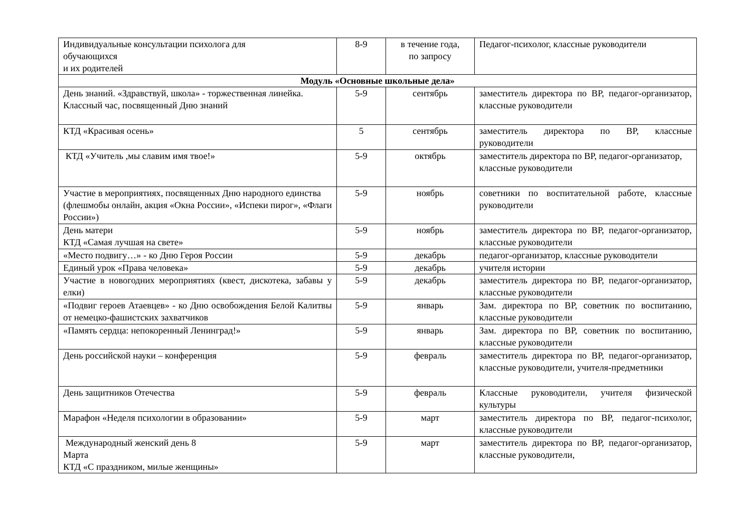| Индивидуальные консультации психолога для обучающихся и их родителей | 8-9 | в течение года, по запросу | Педагог-психолог, классные руководители |
| Модуль «Основные школьные дела» | | | |
| День знаний. «Здравствуй, школа» - торжественная линейка. Классный час, посвященный Дню знаний | 5-9 | сентябрь | заместитель директора по ВР, педагог-организатор, классные руководители |
| КТД «Красивая осень» | 5 | сентябрь | заместитель директора по ВР, классные руководители |
| КТД «Учитель ,мы славим имя твое!» | 5-9 | октябрь | заместитель директора по ВР, педагог-организатор, классные руководители |
| Участие в мероприятиях, посвященных Дню народного единства (флешмобы онлайн, акция «Окна России», «Испеки пирог», «Флаги России») | 5-9 | ноябрь | советники по воспитательной работе, классные руководители |
| День матери КТД «Самая лучшая на свете» | 5-9 | ноябрь | заместитель директора по ВР, педагог-организатор, классные руководители |
| «Место подвигу…» - ко Дню Героя России | 5-9 | декабрь | педагог-организатор, классные руководители |
| Единый урок «Права человека» | 5-9 | декабрь | учителя истории |
| Участие в новогодних мероприятиях (квест, дискотека, забавы у елки) | 5-9 | декабрь | заместитель директора по ВР, педагог-организатор, классные руководители |
| «Подвиг героев Атаевцев» - ко Дню освобождения Белой Калитвы от немецко-фашистских захватчиков | 5-9 | январь | Зам. директора по ВР, советник по воспитанию, классные руководители |
| «Память сердца: непокоренный Ленинград!» | 5-9 | январь | Зам. директора по ВР, советник по воспитанию, классные руководители |
| День российской науки – конференция | 5-9 | февраль | заместитель директора по ВР, педагог-организатор, классные руководители, учителя-предметники |
| День защитников Отечества | 5-9 | февраль | Классные руководители, учителя физической культуры |
| Марафон «Неделя психологии в образовании» | 5-9 | март | заместитель директора по ВР, педагог-психолог, классные руководители |
| Международный женский день 8 Марта КТД «С праздником, милые женщины» | 5-9 | март | заместитель директора по ВР, педагог-организатор, классные руководители, |